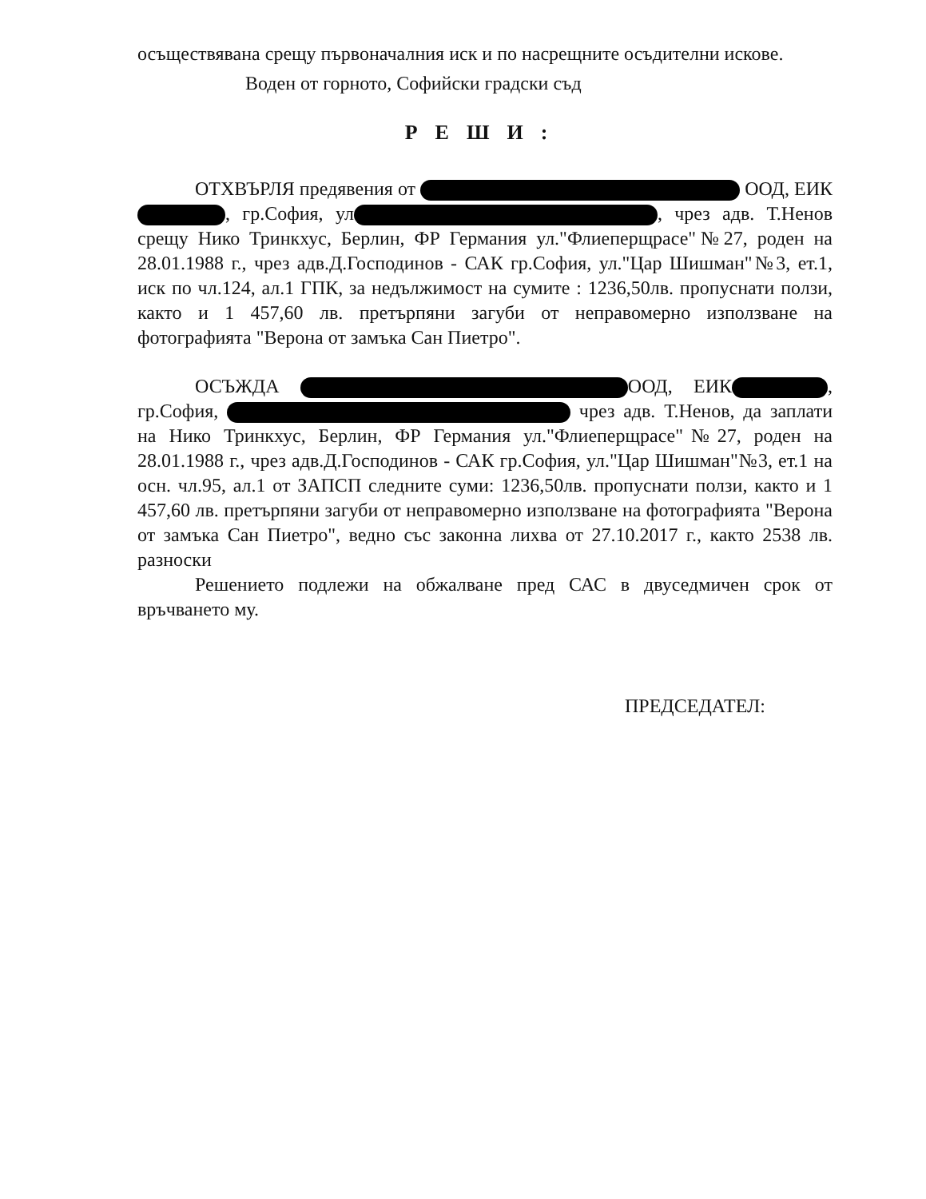осъществявана срещу първоначалния иск и по насрещните осъдителни искове.
Воден от горното, Софийски градски съд
РЕШИ:
ОТХВЪРЛЯ предявения от ООД, ЕИК , гр.София, ул , чрез адв. Т.Ненов срещу Нико Тринкхус, Берлин, ФР Германия ул."Флиеперщрасе"№27, роден на 28.01.1988 г., чрез адв.Д.Господинов - САК гр.София, ул."Цар Шишман"№3, ет.1, иск по чл.124, ал.1 ГПК, за недължимост на сумите : 1236,50лв. пропуснати ползи, както и 1 457,60 лв. претърпяни загуби от неправомерно използване на фотографията "Верона от замъка Сан Пиетро".
ОСЪЖДА ООД, ЕИК , гр.София, чрез адв. Т.Ненов, да заплати на Нико Тринкхус, Берлин, ФР Германия ул."Флиеперщрасе"№27, роден на 28.01.1988 г., чрез адв.Д.Господинов - САК гр.София, ул."Цар Шишман"№3, ет.1 на осн. чл.95, ал.1 от ЗАПСП следните суми: 1236,50лв. пропуснати ползи, както и 1 457,60 лв. претърпяни загуби от неправомерно използване на фотографията "Верона от замъка Сан Пиетро", ведно със законна лихва от 27.10.2017 г., както 2538 лв. разноски
Решението подлежи на обжалване пред САС в двуседмичен срок от връчването му.
ПРЕДСЕДАТЕЛ: